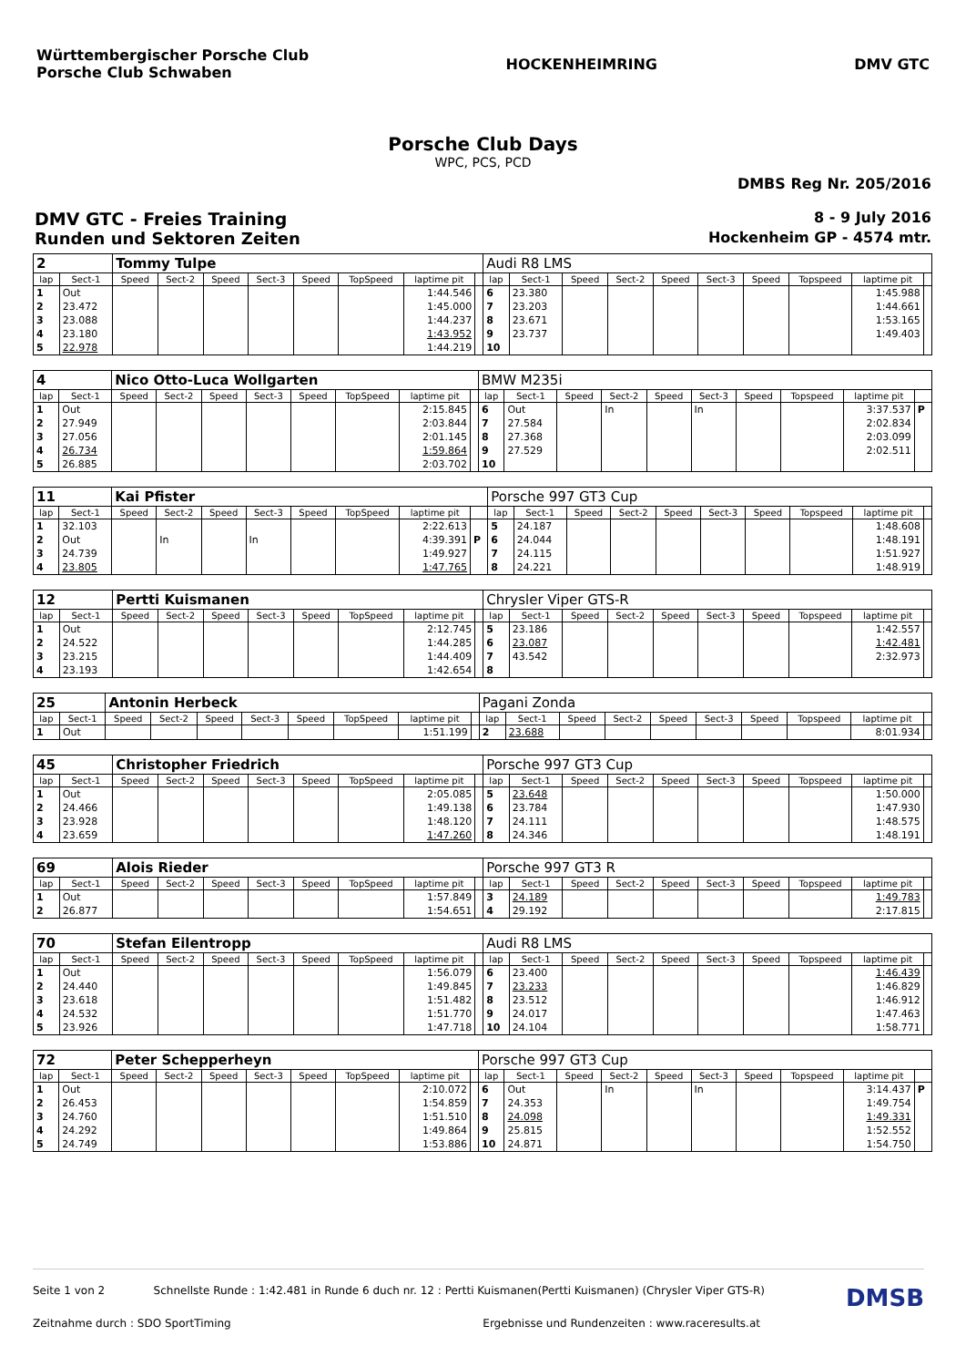Württembergischer Porsche Club
Porsche Club Schwaben
HOCKENHEIMRING DMV GTC
Porsche Club Days
WPC, PCS, PCD
DMBS Reg Nr. 205/2016
DMV GTC - Freies Training 8 - 9 July 2016
Runden und Sektoren Zeiten Hockenheim GP - 4574 mtr.
| 2 | | Tommy Tulpe | | | | | | | | Audi R8 LMS | | | | | | | | | |
| lap | Sect-1 | Speed | Sect-2 | Speed | Sect-3 | Speed | TopSpeed | laptime pit | | lap | Sect-1 | Speed | Sect-2 | Speed | Sect-3 | Speed | Topspeed | laptime pit | |
| 1 | Out | | | | | | | 1:44.546 | | 6 | 23.380 | | | | | | | 1:45.988 | |
| 2 | 23.472 | | | | | | | 1:45.000 | | 7 | 23.203 | | | | | | | 1:44.661 | |
| 3 | 23.088 | | | | | | | 1:44.237 | | 8 | 23.671 | | | | | | | 1:53.165 | |
| 4 | 23.180 | | | | | | | 1:43.952 | | 9 | 23.737 | | | | | | | 1:49.403 | |
| 5 | 22.978 | | | | | | | 1:44.219 | | 10 | | | | | | | | | |
| 4 | | Nico Otto-Luca Wollgarten | | | | | | | | BMW M235i | | | | | | | | | |
| lap | Sect-1 | Speed | Sect-2 | Speed | Sect-3 | Speed | TopSpeed | laptime pit | | lap | Sect-1 | Speed | Sect-2 | Speed | Sect-3 | Speed | Topspeed | laptime pit | |
| 1 | Out | | | | | | | 2:15.845 | | 6 | Out | | In | | In | | | 3:37.537 | P |
| 2 | 27.949 | | | | | | | 2:03.844 | | 7 | 27.584 | | | | | | | 2:02.834 | |
| 3 | 27.056 | | | | | | | 2:01.145 | | 8 | 27.368 | | | | | | | 2:03.099 | |
| 4 | 26.734 | | | | | | | 1:59.864 | | 9 | 27.529 | | | | | | | 2:02.511 | |
| 5 | 26.885 | | | | | | | 2:03.702 | | 10 | | | | | | | | | |
| 11 | | Kai Pfister | | | | | | | | Porsche 997 GT3 Cup | | | | | | | | | |
| lap | Sect-1 | Speed | Sect-2 | Speed | Sect-3 | Speed | TopSpeed | laptime pit | | lap | Sect-1 | Speed | Sect-2 | Speed | Sect-3 | Speed | Topspeed | laptime pit | |
| 1 | 32.103 | | | | | | | 2:22.613 | | 5 | 24.187 | | | | | | | 1:48.608 | |
| 2 | Out | | In | | In | | | 4:39.391 | P | 6 | 24.044 | | | | | | | 1:48.191 | |
| 3 | 24.739 | | | | | | | 1:49.927 | | 7 | 24.115 | | | | | | | 1:51.927 | |
| 4 | 23.805 | | | | | | | 1:47.765 | | 8 | 24.221 | | | | | | | 1:48.919 | |
| 12 | | Pertti Kuismanen | | | | | | | | Chrysler Viper GTS-R | | | | | | | | | |
| lap | Sect-1 | Speed | Sect-2 | Speed | Sect-3 | Speed | TopSpeed | laptime pit | | lap | Sect-1 | Speed | Sect-2 | Speed | Sect-3 | Speed | Topspeed | laptime pit | |
| 1 | Out | | | | | | | 2:12.745 | | 5 | 23.186 | | | | | | | 1:42.557 | |
| 2 | 24.522 | | | | | | | 1:44.285 | | 6 | 23.087 | | | | | | | 1:42.481 | |
| 3 | 23.215 | | | | | | | 1:44.409 | | 7 | 43.542 | | | | | | | 2:32.973 | |
| 4 | 23.193 | | | | | | | 1:42.654 | | 8 | | | | | | | | | |
| 25 | | Antonin Herbeck | | | | | | | | Pagani Zonda | | | | | | | | | |
| lap | Sect-1 | Speed | Sect-2 | Speed | Sect-3 | Speed | TopSpeed | laptime pit | | lap | Sect-1 | Speed | Sect-2 | Speed | Sect-3 | Speed | Topspeed | laptime pit | |
| 1 | Out | | | | | | | 1:51.199 | | 2 | 23.688 | | | | | | | 8:01.934 | |
| 45 | | Christopher Friedrich | | | | | | | | Porsche 997 GT3 Cup | | | | | | | | | |
| lap | Sect-1 | Speed | Sect-2 | Speed | Sect-3 | Speed | TopSpeed | laptime pit | | lap | Sect-1 | Speed | Sect-2 | Speed | Sect-3 | Speed | Topspeed | laptime pit | |
| 1 | Out | | | | | | | 2:05.085 | | 5 | 23.648 | | | | | | | 1:50.000 | |
| 2 | 24.466 | | | | | | | 1:49.138 | | 6 | 23.784 | | | | | | | 1:47.930 | |
| 3 | 23.928 | | | | | | | 1:48.120 | | 7 | 24.111 | | | | | | | 1:48.575 | |
| 4 | 23.659 | | | | | | | 1:47.260 | | 8 | 24.346 | | | | | | | 1:48.191 | |
| 69 | | Alois Rieder | | | | | | | | Porsche 997 GT3 R | | | | | | | | | |
| lap | Sect-1 | Speed | Sect-2 | Speed | Sect-3 | Speed | TopSpeed | laptime pit | | lap | Sect-1 | Speed | Sect-2 | Speed | Sect-3 | Speed | Topspeed | laptime pit | |
| 1 | Out | | | | | | | 1:57.849 | | 3 | 24.189 | | | | | | | 1:49.783 | |
| 2 | 26.877 | | | | | | | 1:54.651 | | 4 | 29.192 | | | | | | | 2:17.815 | |
| 70 | | Stefan Eilentropp | | | | | | | | Audi R8 LMS | | | | | | | | | |
| lap | Sect-1 | Speed | Sect-2 | Speed | Sect-3 | Speed | TopSpeed | laptime pit | | lap | Sect-1 | Speed | Sect-2 | Speed | Sect-3 | Speed | Topspeed | laptime pit | |
| 1 | Out | | | | | | | 1:56.079 | | 6 | 23.400 | | | | | | | 1:46.439 | |
| 2 | 24.440 | | | | | | | 1:49.845 | | 7 | 23.233 | | | | | | | 1:46.829 | |
| 3 | 23.618 | | | | | | | 1:51.482 | | 8 | 23.512 | | | | | | | 1:46.912 | |
| 4 | 24.532 | | | | | | | 1:51.770 | | 9 | 24.017 | | | | | | | 1:47.463 | |
| 5 | 23.926 | | | | | | | 1:47.718 | | 10 | 24.104 | | | | | | | 1:58.771 | |
| 72 | | Peter Schepperheyn | | | | | | | | Porsche 997 GT3 Cup | | | | | | | | | |
| lap | Sect-1 | Speed | Sect-2 | Speed | Sect-3 | Speed | TopSpeed | laptime pit | | lap | Sect-1 | Speed | Sect-2 | Speed | Sect-3 | Speed | Topspeed | laptime pit | |
| 1 | Out | | | | | | | 2:10.072 | | 6 | Out | | In | | In | | | 3:14.437 | P |
| 2 | 26.453 | | | | | | | 1:54.859 | | 7 | 24.353 | | | | | | | 1:49.754 | |
| 3 | 24.760 | | | | | | | 1:51.510 | | 8 | 24.098 | | | | | | | 1:49.331 | |
| 4 | 24.292 | | | | | | | 1:49.864 | | 9 | 25.815 | | | | | | | 1:52.552 | |
| 5 | 24.749 | | | | | | | 1:53.886 | | 10 | 24.871 | | | | | | | 1:54.750 | |
Seite 1 von 2 Schnellste Runde : 1:42.481 in Runde 6 duch nr. 12 : Pertti Kuismanen(Pertti Kuismanen) (Chrysler Viper GTS-R) DMSB
Zeitnahme durch : SDO SportTiming Ergebnisse und Rundenzeiten : www.raceresults.at